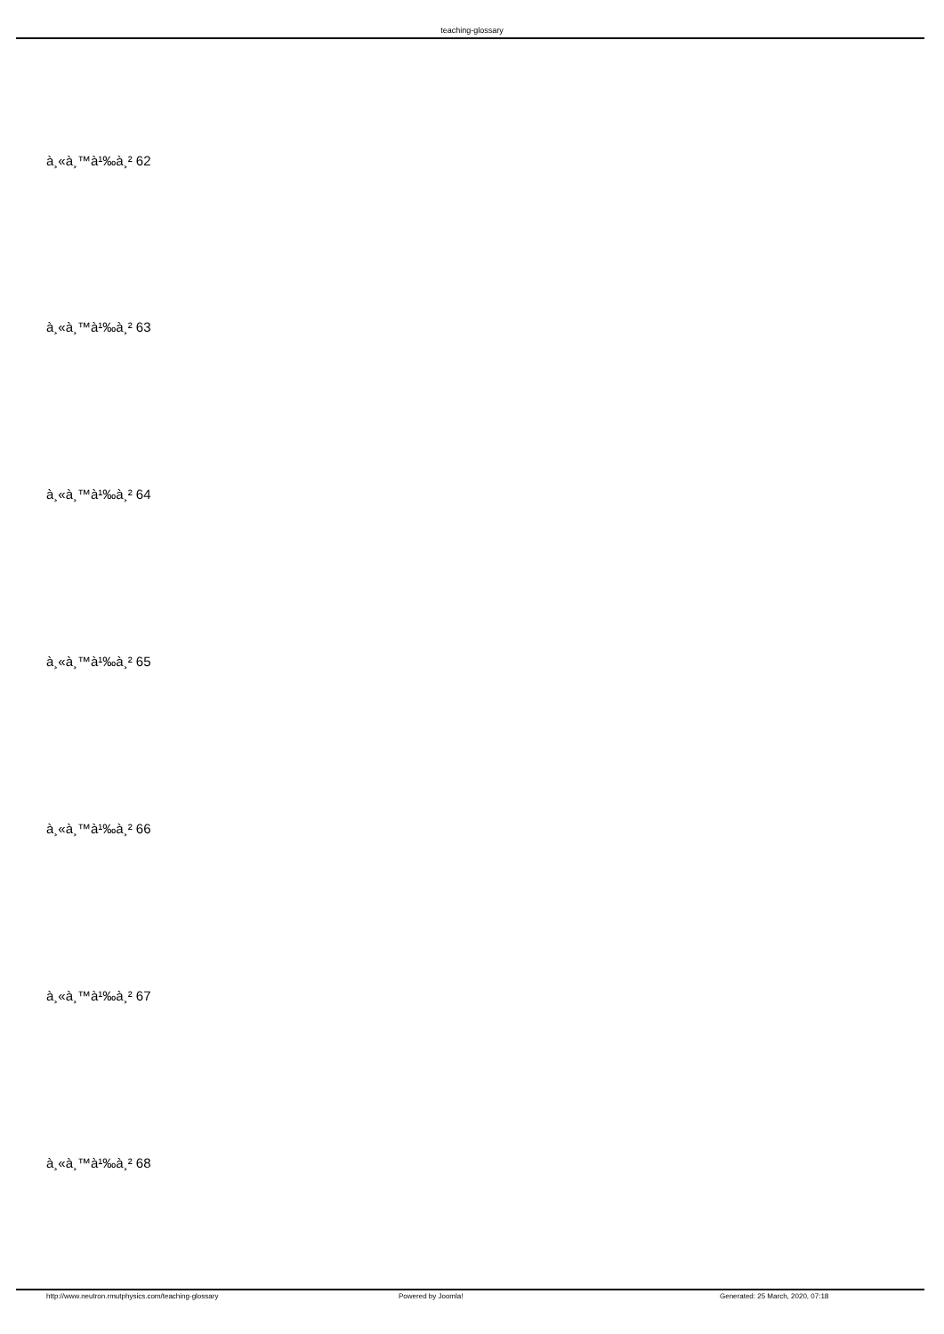teaching-glossary
à¸«à¸™à¹‰à¸² 62
à¸«à¸™à¹‰à¸² 63
à¸«à¸™à¹‰à¸² 64
à¸«à¸™à¹‰à¸² 65
à¸«à¸™à¹‰à¸² 66
à¸«à¸™à¹‰à¸² 67
à¸«à¸™à¹‰à¸² 68
http://www.neutron.rmutphysics.com/teaching-glossary Powered by Joomla! Generated: 25 March, 2020, 07:18